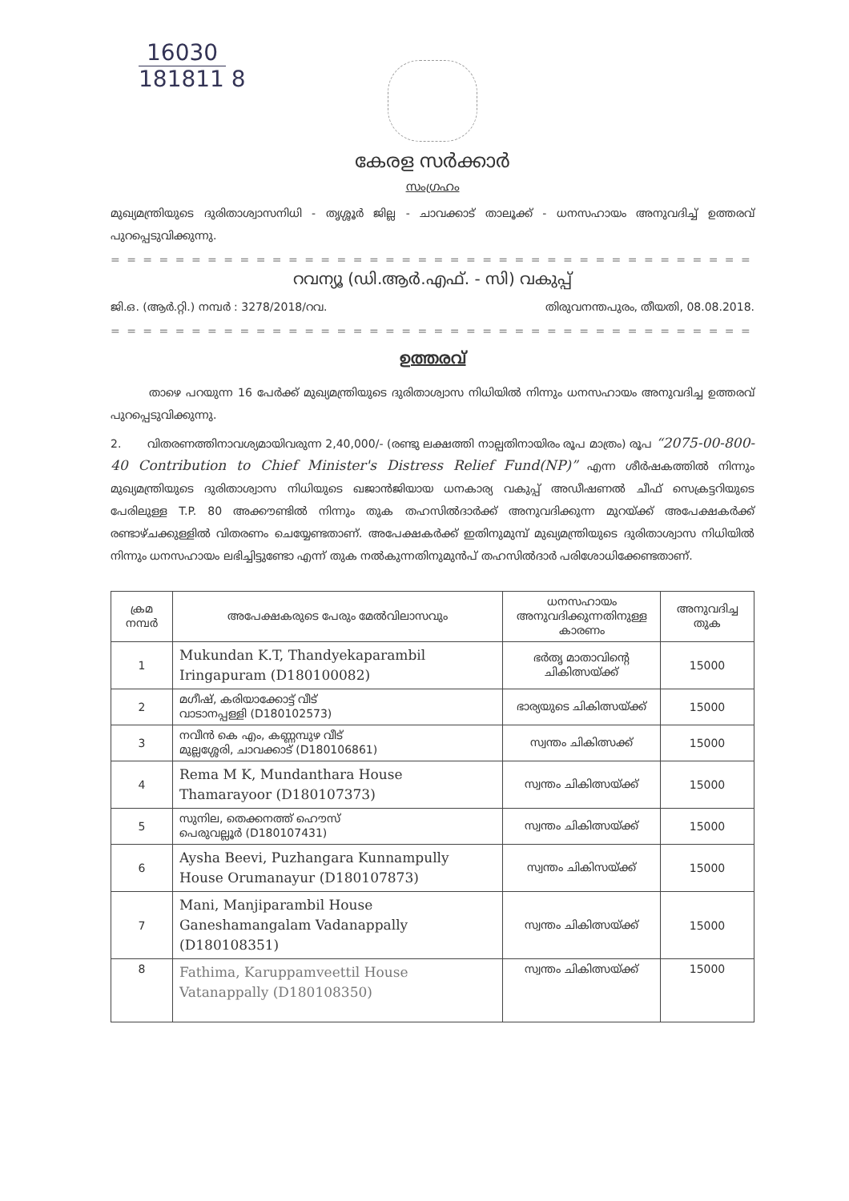16030
181811 8
കേരള സർക്കാർ
സംഗ്രഹം
മുഖ്യമന്ത്രിയുടെ ദുരിതാശ്വാസനിധി - തൃശ്ശൂർ ജില്ല - ചാവക്കാട് താലൂക്ക് - ധനസഹായം അനുവദിച്ച് ഉത്തരവ് പുറപ്പെടുവിക്കുന്നു.
= = = = = = = = = = = = = = = = = = = = = = = = = = = = = = = = = = = = = = = = = = = = =
റവന്യൂ (ഡി.ആർ.എഫ്. - സി) വകുപ്പ്
ജി.ഒ. (ആർ.റ്റി.) നമ്പർ : 3278/2018/റവ. തിരുവനന്തപുരം, തീയതി, 08.08.2018.
= = = = = = = = = = = = = = = = = = = = = = = = = = = = = = = = = = = = = = = = = = = = =
ഉത്തരവ്
താഴെ പറയുന്ന 16 പേർക്ക് മുഖ്യമന്ത്രിയുടെ ദുരിതാശ്വാസ നിധിയിൽ നിന്നും ധനസഹായം അനുവദിച്ച ഉത്തരവ് പുറപ്പെടുവിക്കുന്നു.
2. വിതരണത്തിനാവശ്യമായിവരുന്ന 2,40,000/- (രണ്ടു ലക്ഷത്തി നാല്പതിനായിരം രൂപ മാത്രം) രൂപ “2075-00-800-40 Contribution to Chief Minister's Distress Relief Fund(NP)” എന്ന ശീർഷകത്തിൽ നിന്നും മുഖ്യമന്ത്രിയുടെ ദുരിതാശ്വാസ നിധിയുടെ ഖജാൻജിയായ ധനകാര്യ വകുപ്പ് അഡീഷണൽ ചീഫ് സെക്രട്ടറിയുടെ പേരിലുള്ള T.P. 80 അക്കൗണ്ടിൽ നിന്നും തുക തഹസിൽദാർക്ക് അനുവദിക്കുന്ന മുറയ്ക്ക് അപേക്ഷകർക്ക് രണ്ടാഴ്ചക്കുള്ളിൽ വിതരണം ചെയ്യേണ്ടതാണ്. അപേക്ഷകർക്ക് ഇതിനുമുമ്പ് മുഖ്യമന്ത്രിയുടെ ദുരിതാശ്വാസ നിധിയിൽ നിന്നും ധനസഹായം ലഭിച്ചിട്ടുണ്ടോ എന്ന് തുക നൽകുന്നതിനുമുൻപ് തഹസിൽദാർ പരിശോധിക്കേണ്ടതാണ്.
| ക്രമ നമ്പർ | അപേക്ഷകരുടെ പേരും മേൽവിലാസവും | ധനസഹായം അനുവദിക്കുന്നതിനുള്ള കാരണം | അനുവദിച്ച തുക |
| --- | --- | --- | --- |
| 1 | Mukundan K.T, Thandyekaparambil Iringapuram (D180100082) | ഭർതൃ മാതാവിന്റെ ചികിത്സയ്ക്ക് | 15000 |
| 2 | മഗീഷ്, കരിയാക്കോട്ട് വീട് വാടാനപ്പള്ളി (D180102573) | ഭാര്യയുടെ ചികിത്സയ്ക്ക് | 15000 |
| 3 | നവീൻ കെ എം, കണ്ണമ്പുഴ വീട് മുല്ലശ്ശേരി, ചാവക്കാട് (D180106861) | സ്വന്തം ചികിത്സക്ക് | 15000 |
| 4 | Rema M K, Mundanthara House Thamarayoor (D180107373) | സ്വന്തം ചികിത്സയ്ക്ക് | 15000 |
| 5 | സുനില, തെക്കനത്ത് ഹൌസ് പെരുവല്ലൂർ (D180107431) | സ്വന്തം ചികിത്സയ്ക്ക് | 15000 |
| 6 | Aysha Beevi, Puzhangara Kunnampully House Orumanayur (D180107873) | സ്വന്തം ചികിസയ്ക്ക് | 15000 |
| 7 | Mani, Manjiparambil House Ganeshamangalam Vadanappally (D180108351) | സ്വന്തം ചികിത്സയ്ക്ക് | 15000 |
| 8 | Fathima, Karuppamveettil House Vatanappally (D180108350) | സ്വന്തം ചികിത്സയ്ക്ക് | 15000 |